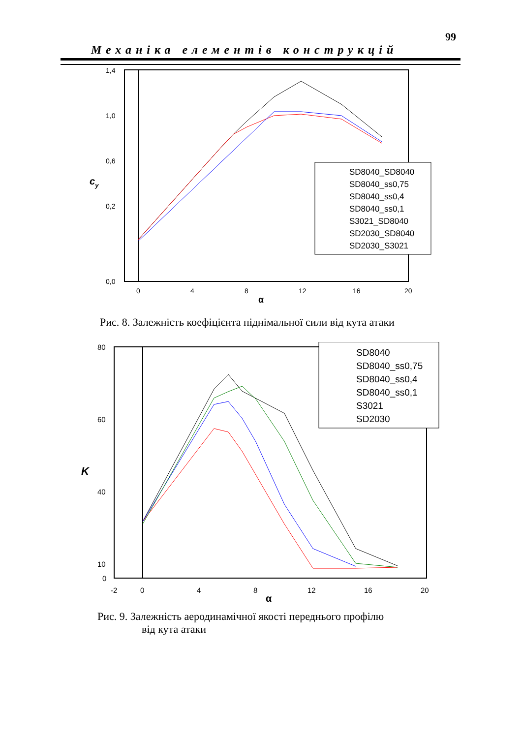99
Механіка елементів конструкцій
1,4
1,0
0,6
0,2
0,0
0
4
8
12
16
20
α
cy
SD8040_SD8040
SD8040_ss0,75
SD8040_ss0,4
SD8040_ss0,1
S3021_SD8040
SD2030_SD8040
SD2030_S3021
Рис. 8. Залежність коефіцієнта піднімальної сили від кута атаки
80
60
40
10
0
-2
0
4
8
12
16
20
α
K
SD8040
SD8040_ss0,75
SD8040_ss0,4
SD8040_ss0,1
S3021
SD2030
Рис. 9. Залежність аеродинамічної якості переднього профілю
від кута атаки